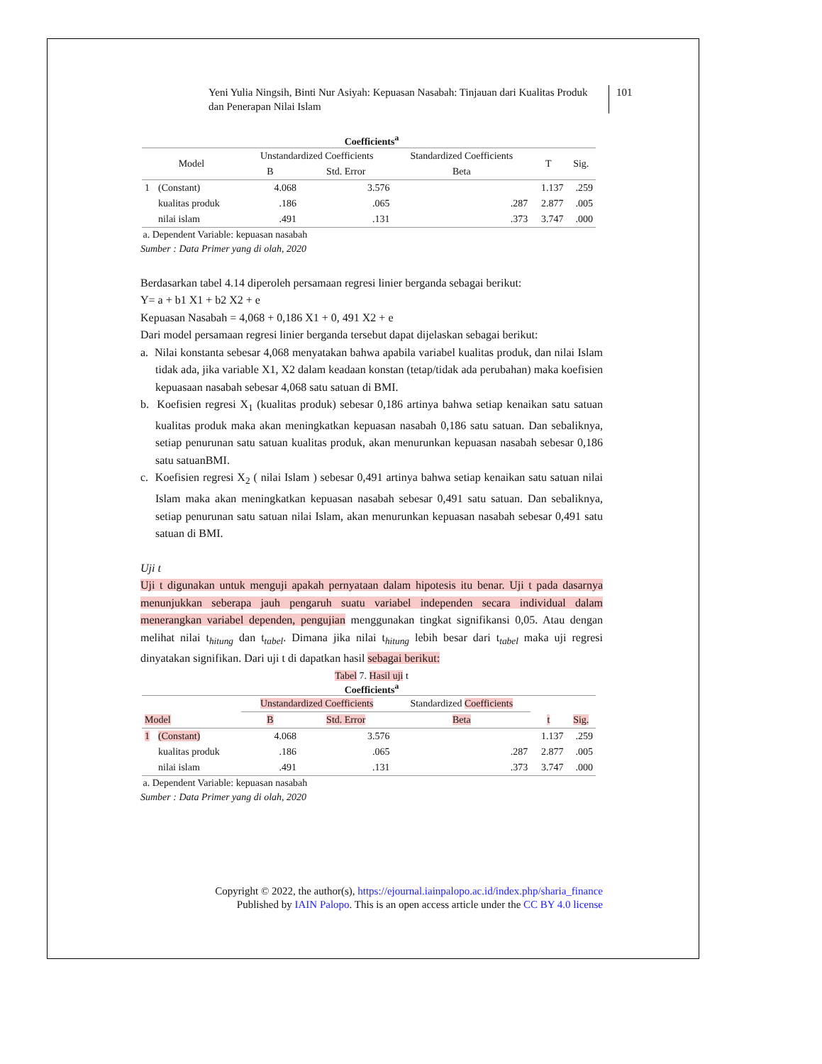Yeni Yulia Ningsih, Binti Nur Asiyah: Kepuasan Nasabah: Tinjauan dari Kualitas Produk dan Penerapan Nilai Islam
101
Coefficients<sup>a</sup>
| Model | | Unstandardized Coefficients | | Standardized Coefficients | T | Sig. |
| --- | --- | --- | --- | --- | --- | --- |
| | | B | Std. Error | Beta | | |
| 1 | (Constant) | 4.068 | 3.576 | | 1.137 | .259 |
| | kualitas produk | .186 | .065 | .287 | 2.877 | .005 |
| | nilai islam | .491 | .131 | .373 | 3.747 | .000 |
a. Dependent Variable: kepuasan nasabah
Sumber : Data Primer yang di olah, 2020
Berdasarkan tabel 4.14 diperoleh persamaan regresi linier berganda sebagai berikut:
Y= a + b1 X1 + b2 X2 + e
Kepuasan Nasabah = 4,068 + 0,186 X1 + 0, 491 X2 + e
Dari model persamaan regresi linier berganda tersebut dapat dijelaskan sebagai berikut:
a. Nilai konstanta sebesar 4,068 menyatakan bahwa apabila variabel kualitas produk, dan nilai Islam tidak ada, jika variable X1, X2 dalam keadaan konstan (tetap/tidak ada perubahan) maka koefisien kepuasaan nasabah sebesar 4,068 satu satuan di BMI.
b. Koefisien regresi X<sub>1</sub> (kualitas produk) sebesar 0,186 artinya bahwa setiap kenaikan satu satuan kualitas produk maka akan meningkatkan kepuasan nasabah 0,186 satu satuan. Dan sebaliknya, setiap penurunan satu satuan kualitas produk, akan menurunkan kepuasan nasabah sebesar 0,186 satu satuanBMI.
c. Koefisien regresi X<sub>2</sub> ( nilai Islam ) sebesar 0,491 artinya bahwa setiap kenaikan satu satuan nilai Islam maka akan meningkatkan kepuasan nasabah sebesar 0,491 satu satuan. Dan sebaliknya, setiap penurunan satu satuan nilai Islam, akan menurunkan kepuasan nasabah sebesar 0,491 satu satuan di BMI.
Uji t
Uji t digunakan untuk menguji apakah pernyataan dalam hipotesis itu benar. Uji t pada dasarnya menunjukkan seberapa jauh pengaruh suatu variabel independen secara individual dalam menerangkan variabel dependen, pengujian menggunakan tingkat signifikansi 0,05. Atau dengan melihat nilai t<sub>hitung</sub> dan t<sub>tabel</sub>. Dimana jika nilai t<sub>hitung</sub> lebih besar dari t<sub>tabel</sub> maka uji regresi dinyatakan signifikan. Dari uji t di dapatkan hasil sebagai berikut:
Tabel 7. Hasil uji t
Coefficients<sup>a</sup>
| | | Unstandardized Coefficients | | Standardized Coefficients | | |
| --- | --- | --- | --- | --- | --- | --- |
| Model | | B | Std. Error | Beta | t | Sig. |
| 1 | (Constant) | 4.068 | 3.576 | | 1.137 | .259 |
| | kualitas produk | .186 | .065 | .287 | 2.877 | .005 |
| | nilai islam | .491 | .131 | .373 | 3.747 | .000 |
a. Dependent Variable: kepuasan nasabah
Sumber : Data Primer yang di olah, 2020
Copyright © 2022, the author(s), https://ejournal.iainpalopo.ac.id/index.php/sharia_finance
Published by IAIN Palopo. This is an open access article under the CC BY 4.0 license